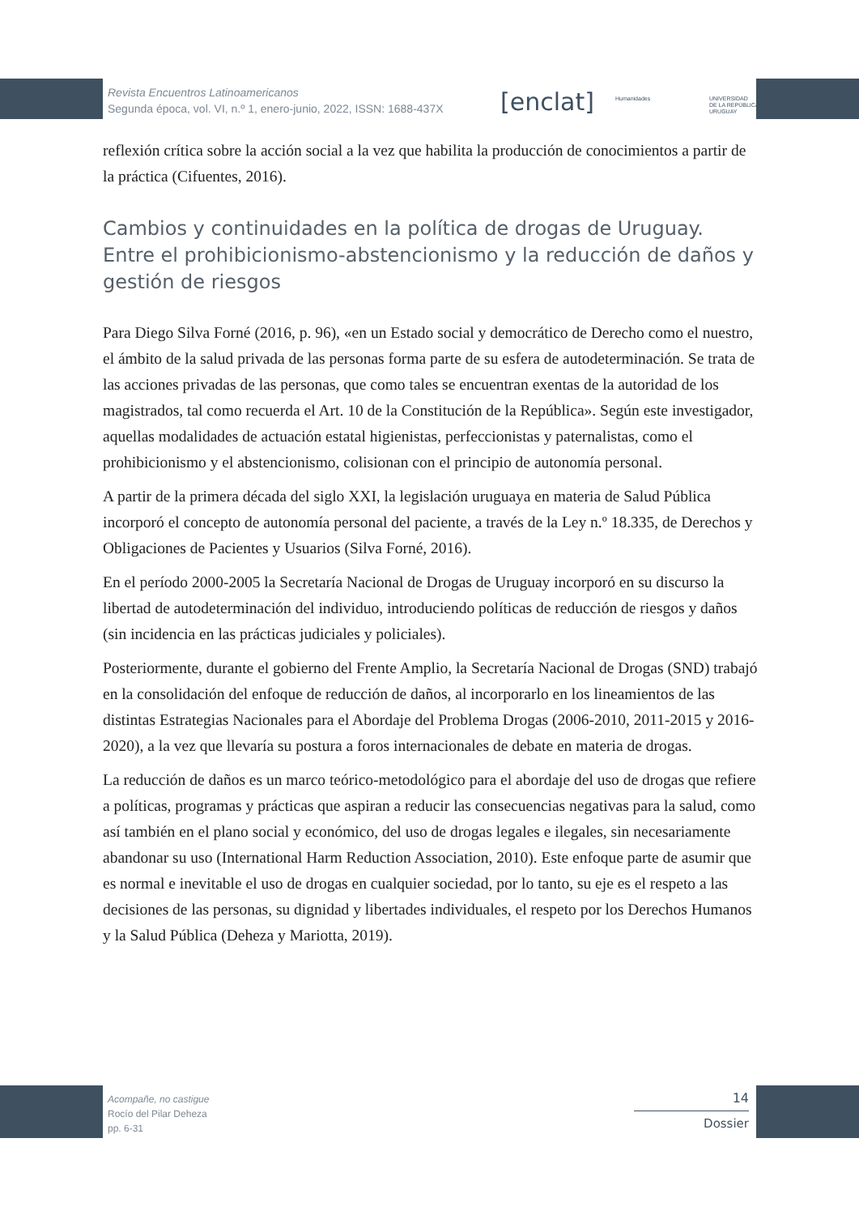Revista Encuentros Latinoamericanos
Segunda época, vol. VI, n.º 1, enero-junio, 2022, ISSN: 1688-437X
[enclat] Humanidades
UNIVERSIDAD
DE LA REPÚBLICA
URUGUAY
reflexión crítica sobre la acción social a la vez que habilita la producción de conocimientos a partir de la práctica (Cifuentes, 2016).
Cambios y continuidades en la política de drogas de Uruguay. Entre el prohibicionismo-abstencionismo y la reducción de daños y gestión de riesgos
Para Diego Silva Forné (2016, p. 96), «en un Estado social y democrático de Derecho como el nuestro, el ámbito de la salud privada de las personas forma parte de su esfera de autodeterminación. Se trata de las acciones privadas de las personas, que como tales se encuentran exentas de la autoridad de los magistrados, tal como recuerda el Art. 10 de la Constitución de la República». Según este investigador, aquellas modalidades de actuación estatal higienistas, perfeccionistas y paternalistas, como el prohibicionismo y el abstencionismo, colisionan con el principio de autonomía personal.
A partir de la primera década del siglo XXI, la legislación uruguaya en materia de Salud Pública incorporó el concepto de autonomía personal del paciente, a través de la Ley n.º 18.335, de Derechos y Obligaciones de Pacientes y Usuarios (Silva Forné, 2016).
En el período 2000-2005 la Secretaría Nacional de Drogas de Uruguay incorporó en su discurso la libertad de autodeterminación del individuo, introduciendo políticas de reducción de riesgos y daños (sin incidencia en las prácticas judiciales y policiales).
Posteriormente, durante el gobierno del Frente Amplio, la Secretaría Nacional de Drogas (SND) trabajó en la consolidación del enfoque de reducción de daños, al incorporarlo en los lineamientos de las distintas Estrategias Nacionales para el Abordaje del Problema Drogas (2006-2010, 2011-2015 y 2016-2020), a la vez que llevaría su postura a foros internacionales de debate en materia de drogas.
La reducción de daños es un marco teórico-metodológico para el abordaje del uso de drogas que refiere a políticas, programas y prácticas que aspiran a reducir las consecuencias negativas para la salud, como así también en el plano social y económico, del uso de drogas legales e ilegales, sin necesariamente abandonar su uso (International Harm Reduction Association, 2010). Este enfoque parte de asumir que es normal e inevitable el uso de drogas en cualquier sociedad, por lo tanto, su eje es el respeto a las decisiones de las personas, su dignidad y libertades individuales, el respeto por los Derechos Humanos y la Salud Pública (Deheza y Mariotta, 2019).
Acompañe, no castigue
Rocío del Pilar Deheza
pp. 6-31
14
Dossier